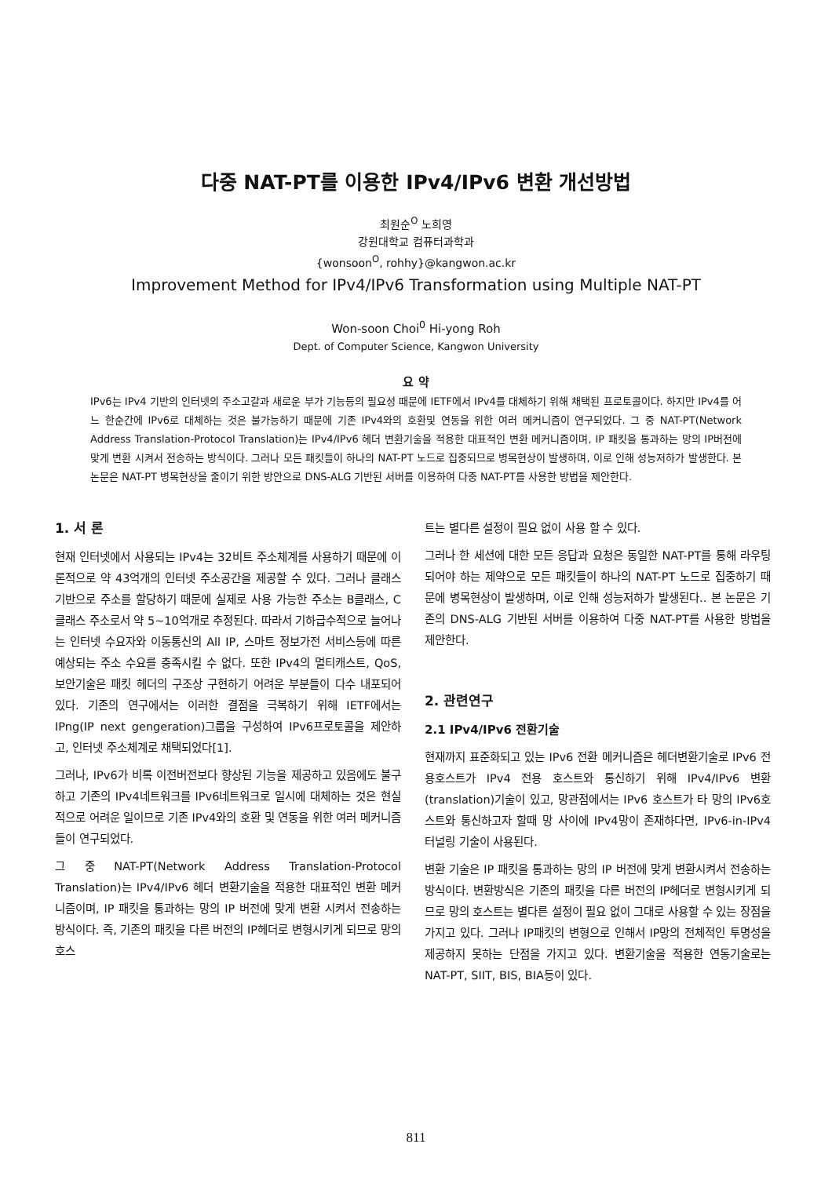다중 NAT-PT를 이용한 IPv4/IPv6 변환 개선방법
최원순<sup>O</sup> 노희영
강원대학교 컴퓨터과학과
{wonsoon<sup>O</sup>, rohhy}@kangwon.ac.kr
Improvement Method for IPv4/IPv6 Transformation using Multiple NAT-PT
Won-soon Choi<sup>0</sup> Hi-yong Roh
Dept. of Computer Science, Kangwon University
요 약
IPv6는 IPv4 기반의 인터넷의 주소고갈과 새로운 부가 기능등의 필요성 때문에 IETF에서 IPv4를 대체하기 위해 채택된 프로토콜이다. 하지만 IPv4를 어느 한순간에 IPv6로 대체하는 것은 불가능하기 때문에 기존 IPv4와의 호환및 연동을 위한 여러 메커니즘이 연구되었다. 그 중 NAT-PT(Network Address Translation-Protocol Translation)는 IPv4/IPv6 헤더 변환기술을 적용한 대표적인 변환 메커니즘이며, IP 패킷을 통과하는 망의 IP버전에 맞게 변환 시켜서 전송하는 방식이다. 그러나 모든 패킷들이 하나의 NAT-PT 노드로 집중되므로 병목현상이 발생하며, 이로 인해 성능저하가 발생한다. 본 논문은 NAT-PT 병목현상을 줄이기 위한 방안으로 DNS-ALG 기반된 서버를 이용하여 다중 NAT-PT를 사용한 방법을 제안한다.
1. 서 론
현재 인터넷에서 사용되는 IPv4는 32비트 주소체계를 사용하기 때문에 이론적으로 약 43억개의 인터넷 주소공간을 제공할 수 있다. 그러나 클래스 기반으로 주소를 할당하기 때문에 실제로 사용 가능한 주소는 B클래스, C클래스 주소로서 약 5~10억개로 추정된다. 따라서 기하급수적으로 늘어나는 인터넷 수요자와 이동통신의 All IP, 스마트 정보가전 서비스등에 따른 예상되는 주소 수요를 충족시킬 수 없다. 또한 IPv4의 멀티캐스트, QoS, 보안기술은 패킷 헤더의 구조상 구현하기 어려운 부분들이 다수 내포되어 있다. 기존의 연구에서는 이러한 결점을 극복하기 위해 IETF에서는 IPng(IP next gengeration)그룹을 구성하여 IPv6프로토콜을 제안하고, 인터넷 주소체계로 채택되었다[1].
그러나, IPv6가 비록 이전버전보다 향상된 기능을 제공하고 있음에도 불구하고 기존의 IPv4네트워크를 IPv6네트워크로 일시에 대체하는 것은 현실적으로 어려운 일이므로 기존 IPv4와의 호환 및 연동을 위한 여러 메커니즘들이 연구되었다.
그 중 NAT-PT(Network Address Translation-Protocol Translation)는 IPv4/IPv6 헤더 변환기술을 적용한 대표적인 변환 메커니즘이며, IP 패킷을 통과하는 망의 IP 버전에 맞게 변환 시켜서 전송하는 방식이다. 즉, 기존의 패킷을 다른 버전의 IP헤더로 변형시키게 되므로 망의 호스
트는 별다른 설정이 필요 없이 사용 할 수 있다.
그러나 한 세션에 대한 모든 응답과 요청은 동일한 NAT-PT를 통해 라우팅되어야 하는 제약으로 모든 패킷들이 하나의 NAT-PT 노드로 집중하기 때문에 병목현상이 발생하며, 이로 인해 성능저하가 발생된다.. 본 논문은 기존의 DNS-ALG 기반된 서버를 이용하여 다중 NAT-PT를 사용한 방법을 제안한다.
2. 관련연구
2.1 IPv4/IPv6 전환기술
현재까지 표준화되고 있는 IPv6 전환 메커니즘은 헤더변환기술로 IPv6 전용호스트가 IPv4 전용 호스트와 통신하기 위해 IPv4/IPv6 변환(translation)기술이 있고, 망관점에서는 IPv6 호스트가 타 망의 IPv6호스트와 통신하고자 할때 망 사이에 IPv4망이 존재하다면, IPv6-in-IPv4 터널링 기술이 사용된다.
변환 기술은 IP 패킷을 통과하는 망의 IP 버전에 맞게 변환시켜서 전송하는 방식이다. 변환방식은 기존의 패킷을 다른 버전의 IP헤더로 변형시키게 되므로 망의 호스트는 별다른 설정이 필요 없이 그대로 사용할 수 있는 장점을 가지고 있다. 그러나 IP패킷의 변형으로 인해서 IP망의 전체적인 투명성을 제공하지 못하는 단점을 가지고 있다. 변환기술을 적용한 연동기술로는 NAT-PT, SIIT, BIS, BIA등이 있다.
811